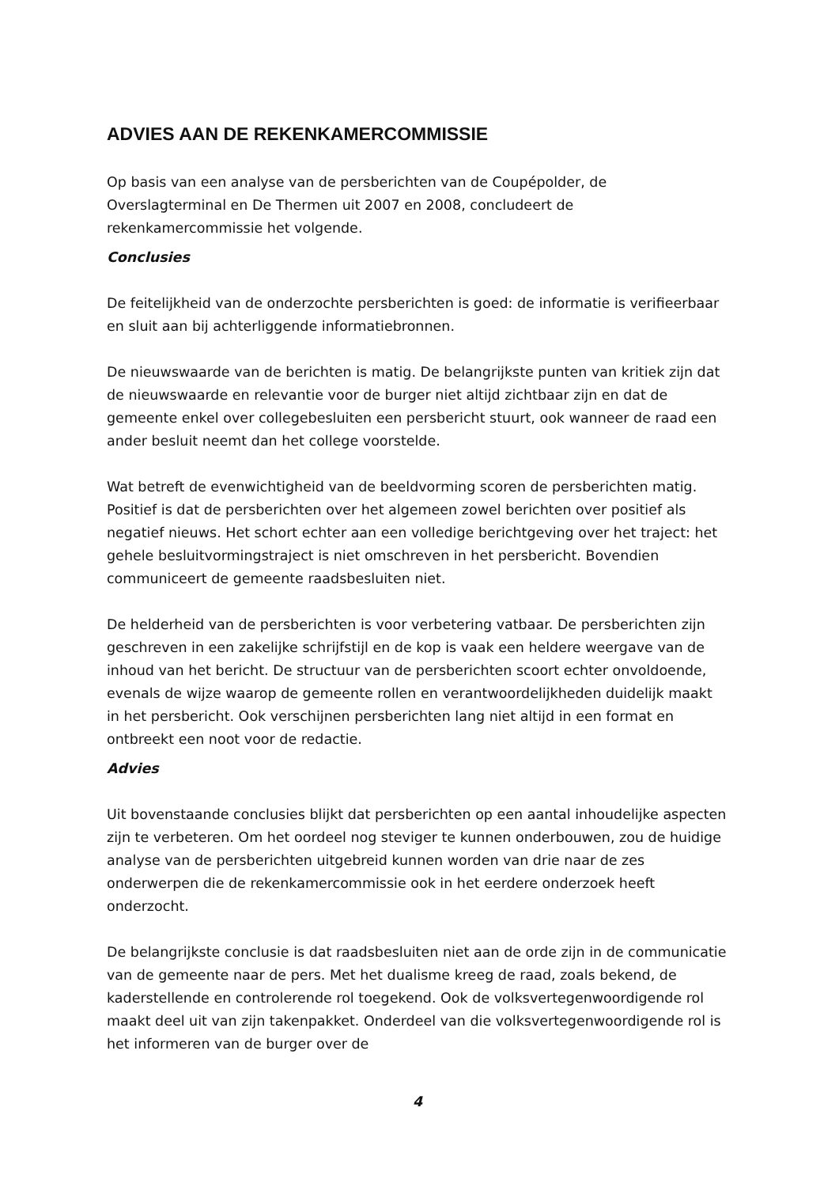ADVIES AAN DE REKENKAMERCOMMISSIE
Op basis van een analyse van de persberichten van de Coupépolder, de Overslagterminal en De Thermen uit 2007 en 2008, concludeert de rekenkamercommissie het volgende.
Conclusies
De feitelijkheid van de onderzochte persberichten is goed: de informatie is verifieerbaar en sluit aan bij achterliggende informatiebronnen.
De nieuwswaarde van de berichten is matig. De belangrijkste punten van kritiek zijn dat de nieuwswaarde en relevantie voor de burger niet altijd zichtbaar zijn en dat de gemeente enkel over collegebesluiten een persbericht stuurt, ook wanneer de raad een ander besluit neemt dan het college voorstelde.
Wat betreft de evenwichtigheid van de beeldvorming scoren de persberichten matig. Positief is dat de persberichten over het algemeen zowel berichten over positief als negatief nieuws. Het schort echter aan een volledige berichtgeving over het traject: het gehele besluitvormingstraject is niet omschreven in het persbericht. Bovendien communiceert de gemeente raadsbesluiten niet.
De helderheid van de persberichten is voor verbetering vatbaar. De persberichten zijn geschreven in een zakelijke schrijfstijl en de kop is vaak een heldere weergave van de inhoud van het bericht. De structuur van de persberichten scoort echter onvoldoende, evenals de wijze waarop de gemeente rollen en verantwoordelijkheden duidelijk maakt in het persbericht. Ook verschijnen persberichten lang niet altijd in een format en ontbreekt een noot voor de redactie.
Advies
Uit bovenstaande conclusies blijkt dat persberichten op een aantal inhoudelijke aspecten zijn te verbeteren. Om het oordeel nog steviger te kunnen onderbouwen, zou de huidige analyse van de persberichten uitgebreid kunnen worden van drie naar de zes onderwerpen die de rekenkamercommissie ook in het eerdere onderzoek heeft onderzocht.
De belangrijkste conclusie is dat raadsbesluiten niet aan de orde zijn in de communicatie van de gemeente naar de pers. Met het dualisme kreeg de raad, zoals bekend, de kaderstellende en controlerende rol toegekend. Ook de volksvertegenwoordigende rol maakt deel uit van zijn takenpakket. Onderdeel van die volksvertegenwoordigende rol is het informeren van de burger over de
4